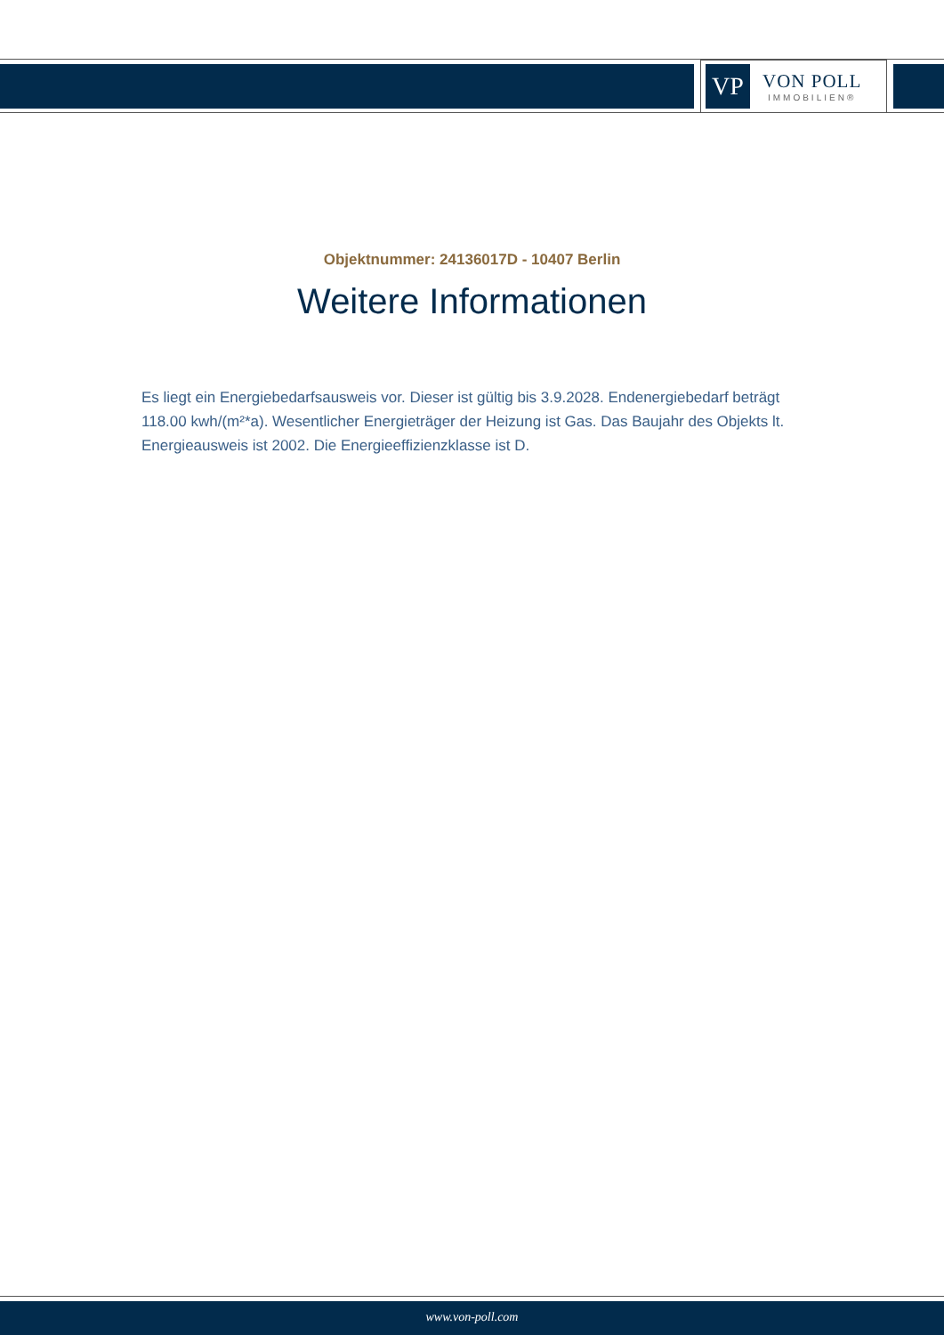VP
VON POLL
IMMOBILIEN®
Objektnummer: 24136017D - 10407 Berlin
Weitere Informationen
Es liegt ein Energiebedarfsausweis vor. Dieser ist gültig bis 3.9.2028. Endenergiebedarf beträgt 118.00 kwh/(m²*a). Wesentlicher Energieträger der Heizung ist Gas. Das Baujahr des Objekts lt. Energieausweis ist 2002. Die Energieeffizienzklasse ist D.
www.von-poll.com